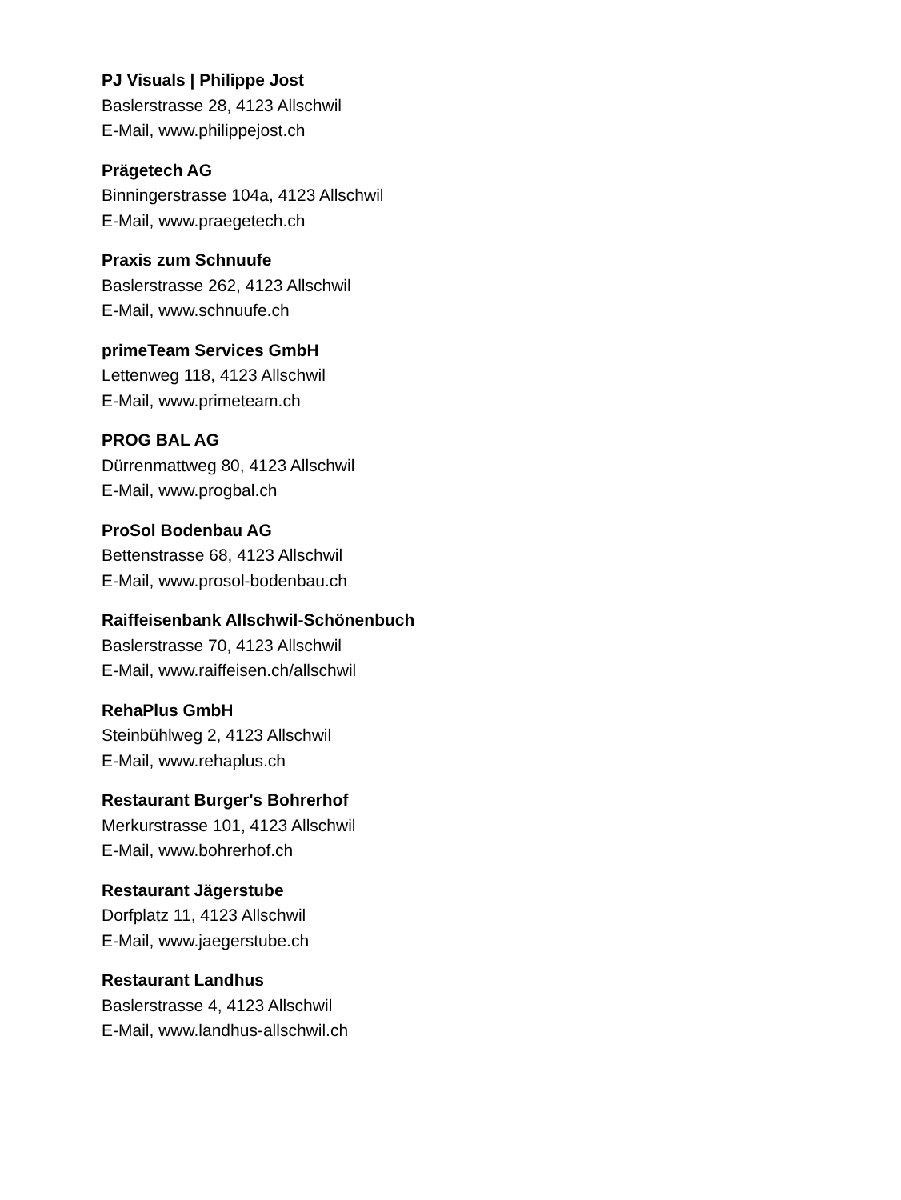PJ Visuals | Philippe Jost
Baslerstrasse 28, 4123 Allschwil
E-Mail, www.philippejost.ch
Prägetech AG
Binningerstrasse 104a, 4123 Allschwil
E-Mail, www.praegetech.ch
Praxis zum Schnuufe
Baslerstrasse 262, 4123 Allschwil
E-Mail, www.schnuufe.ch
primeTeam Services GmbH
Lettenweg 118, 4123 Allschwil
E-Mail, www.primeteam.ch
PROG BAL AG
Dürrenmattweg 80, 4123 Allschwil
E-Mail, www.progbal.ch
ProSol Bodenbau AG
Bettenstrasse 68, 4123 Allschwil
E-Mail, www.prosol-bodenbau.ch
Raiffeisenbank Allschwil-Schönenbuch
Baslerstrasse 70, 4123 Allschwil
E-Mail, www.raiffeisen.ch/allschwil
RehaPlus GmbH
Steinbühlweg 2, 4123 Allschwil
E-Mail, www.rehaplus.ch
Restaurant Burger's Bohrerhof
Merkurstrasse 101, 4123 Allschwil
E-Mail, www.bohrerhof.ch
Restaurant Jägerstube
Dorfplatz 11, 4123 Allschwil
E-Mail, www.jaegerstube.ch
Restaurant Landhus
Baslerstrasse 4, 4123 Allschwil
E-Mail, www.landhus-allschwil.ch